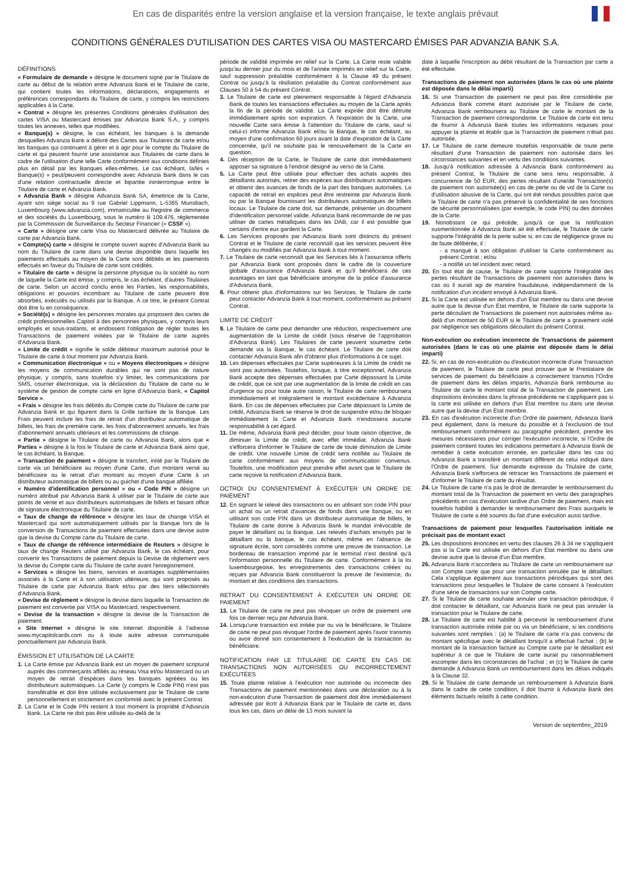En cas de disparités entre la version anglaise et la version française, le texte anglais prévaut
CONDITIONS GÉNÉRALES D'UTILISATION DES CARTES VISA OU MASTERCARD ÉMISES PAR ADVANZIA BANK S.A.
DÉFINITIONS
« Formulaire de demande » désigne le document signé par le Titulaire de carte au début de la relation entre Advanzia Bank et le Titulaire de carte, qui contient toutes les informations, déclarations, engagements et préférences correspondants du Titulaire de carte, y compris les restrictions applicables à la Carte.
« Contrat » désigne les présentes Conditions générales d'utilisation des cartes VISA ou Mastercard émises par Advanzia Bank S.A., y compris toutes les annexes, telles que modifiées.
« Banque(s) » désigne, le cas échéant, les banques à la demande desquelles Advanzia Bank a délivré des Cartes aux Titulaires de carte et/ou les banques qui continuent à gérer et à agir pour le compte du Titulaire de carte et qui peuvent fournir une assistance aux Titulaires de carte dans le cadre de l'utilisation d'une telle Carte conformément aux conditions définies plus en détail par les Banques elles-mêmes. Le cas échéant, la/les « Banque(s) » peut/peuvent correspondre avec Advanzia Bank dans le cas d'une relation contractuelle directe et bipartite ininterrompue entre le Titulaire de carte et Advanzia Bank.
« Advanzia Bank » désigne Advanzia Bank SA, émettrice de la Carte, ayant son siège social au 9 rue Gabriel Lippmann, L-5365 Munsbach, Luxembourg (www.advanzia.com), immatriculée au Registre de commerce et des sociétés du Luxembourg, sous le numéro B 109.476, réglementée par la Commission de Surveillance du Secteur Financier (« CSSF »).
« Carte » désigne une carte Visa ou Mastercard délivrée au Titulaire de carte par Advanzia Bank.
« Compte(s) carte » désigne le compte ouvert auprès d'Advanzia Bank au nom du Titulaire de carte dans une devise disponible dans laquelle les paiements effectués au moyen de la Carte sont débités et les paiements effectués en faveur du Titulaire de carte sont crédités.
« Titulaire de carte » désigne la personne physique ou la société au nom de laquelle la Carte est émise, y compris, le cas échéant, d'autres Titulaires de carte. Selon un accord conclu entre les Parties, les responsabilités, obligations et pouvoirs incombant au Titulaire de carte peuvent être absorbés, exécutés ou utilisés par la Banque. À ce titre, le présent Contrat doit être lu en conséquence.
« Société(s) » désigne les personnes morales qui proposent des cartes de crédit professionnelles Capitol à des personnes physiques, y compris leurs employés et sous-traitants, et endossent l'obligation de régler toutes les Transactions de paiement initiées par le Titulaire de carte auprès d'Advanzia Bank.
« Limite de crédit » signifie le solde débiteur maximum autorisé pour le Titulaire de carte à tout moment par Advanzia Bank.
« Communication électronique » ou « Moyens électroniques » désigne les moyens de communication durables qui ne sont pas de nature physique, y compris, sans toutefois s'y limiter, les communications par SMS, courrier électronique, via la déclaration du Titulaire de carte ou le système de gestion de compte carte en ligne d'Advanzia Bank, « Capitol Service ».
« Frais » désigne les frais débités du Compte carte du Titulaire de carte par Advanzia Bank et qui figurent dans la Grille tarifaire de la Banque. Les Frais peuvent inclure les frais de retrait d'un distributeur automatique de billets, les frais de première carte, les frais d'abonnement annuels, les frais d'abonnement annuels ultérieurs et les commissions de change.
« Partie » désigne le Titulaire de carte ou Advanzia Bank, alors que « Parties » désigne à la fois le Titulaire de carte et Advanzia Bank ainsi que, le cas échéant, la Banque.
« Transaction de paiement » désigne le transfert, initié par le Titulaire de carte via un bénéficiaire au moyen d'une Carte, d'un montant versé au bénéficiaire ou le retrait d'un montant au moyen d'une Carte à un distributeur automatique de billets ou au guichet d'une banque affiliée.
« Numéro d'identification personnel » ou « Code PIN » désigne un numéro attribué par Advanzia Bank à utiliser par le Titulaire de carte aux points de vente et aux distributeurs automatiques de billets et faisant office de signature électronique du Titulaire de carte.
« Taux de change de référence » désigne les taux de change VISA et Mastercard qui sont automatiquement utilisés par la Banque lors de la conversion de Transactions de paiement effectuées dans une devise autre que la devise du Compte carte du Titulaire de carte.
« Taux de change de référence intermédiaire de Reuters » désigne le taux de change Reuters utilisé par Advanzia Bank, le cas échéant, pour convertir les Transactions de paiement depuis la Devise de règlement vers la devise du Compte carte du Titulaire de carte avant l'enregistrement.
« Services » désigne les biens, services et avantages supplémentaires associés à la Carte et à son utilisation ultérieure, qui sont proposés au Titulaire de carte par Advanzia Bank et/ou par des tiers sélectionnés d'Advanzia Bank.
« Devise de règlement » désigne la devise dans laquelle la Transaction de paiement est convertie par VISA ou Mastercard, respectivement.
« Devise de la transaction » désigne la devise de la Transaction de paiement.
« Site Internet » désigne le site Internet disponible à l'adresse www.mycapitolcards.com ou à toute autre adresse communiquée ponctuellement par Advanzia Bank.
ÉMISSION ET UTILISATION DE LA CARTE
1. La Carte émise par Advanzia Bank est un moyen de paiement scriptural auprès des commerçants affiliés au réseau Visa et/ou Mastercard ou un moyen de retrait d'espèces dans les banques agréées ou les distributeurs automatiques. La Carte (y compris le Code PIN) n'est pas transférable et doit être utilisée exclusivement par le Titulaire de carte personnellement et strictement en conformité avec le présent Contrat.
2. La Carte et le Code PIN restent à tout moment la propriété d'Advanzia Bank. La Carte ne doit pas être utilisée au-delà de la
période de validité imprimée en relief sur la Carte. La Carte reste valable jusqu'au dernier jour du mois et de l'année imprimés en relief sur la Carte, sauf suppression préalable conformément à la Clause 49 du présent Contrat ou jusqu'à la résiliation préalable du Contrat conformément aux Clauses 50 à 54 du présent Contrat.
3. Le Titulaire de carte est pleinement responsable à l'égard d'Advanzia Bank de toutes les transactions effectuées au moyen de la Carte après la fin de la période de validité. La Carte expirée doit être détruite immédiatement après son expiration. À l'expiration de la Carte, une nouvelle Carte sera émise à l'attention du Titulaire de carte, sauf si celui-ci informe Advanzia Bank et/ou la Banque, le cas échéant, au moyen d'une confirmation 60 jours avant la date d'expiration de la Carte concernée, qu'il ne souhaite pas le renouvellement de la Carte en question.
4. Dès réception de la Carte, le Titulaire de carte doit immédiatement apposer sa signature à l'endroit désigné au verso de la Carte.
5. La Carte peut être utilisée pour effectuer des achats auprès des détaillants autorisés, retirer des espèces aux distributeurs automatiques et obtenir des avances de fonds de la part des banques autorisées. La capacité de retrait en espèces peut être restreinte par Advanzia Bank ou par la Banque fournissant les distributeurs automatiques de billets locaux. Le Titulaire de carte doit, sur demande, présenter un document d'identification personnel valide. Advanzia Bank recommande de ne pas utiliser de cartes métalliques dans les DAB, car il est possible que certains d'entre eux gardent la Carte.
6. Les Services proposés par Advanzia Bank sont distincts du présent Contrat et le Titulaire de carte reconnaît que les services peuvent être changés ou modifiés par Advanzia Bank à tout moment.
7. Le Titulaire de carte reconnaît que les Services liés à l'assurance offerts par Advanzia Bank sont proposés dans le cadre de la couverture globale d'assurance d'Advanzia Bank et qu'il bénéficiera de ces avantages en tant que bénéficiaire anonyme de la police d'assurance d'Advanzia Bank.
8. Pour obtenir plus d'informations sur les Services, le Titulaire de carte peut contacter Advanzia Bank à tout moment, conformément au présent Contrat.
LIMITE DE CRÉDIT
9. Le Titulaire de carte peut demander une réduction, respectivement une augmentation de la Limite de crédit (sous réserve de l'approbation d'Advanzia Bank). Les Titulaires de carte peuvent soumettre cette demande via la Banque, le cas échéant. Le Titulaire de carte doit contacter Advanzia Bank afin d'obtenir plus d'informations à ce sujet.
10. Les dépenses effectuées par Carte supérieures à la Limite de crédit ne sont pas autorisées. Toutefois, lorsque, à titre exceptionnel, Advanzia Bank accepte des dépenses effectuées par Carte dépassant la Limite de crédit, que ce soit par une augmentation de la limite de crédit en cas d'urgence ou pour toute autre raison, le Titulaire de carte remboursera immédiatement et intégralement le montant excédentaire à Advanzia Bank. En cas de dépenses effectuées par Carte dépassant la Limite de crédit, Advanzia Bank se réserve le droit de suspendre et/ou de bloquer immédiatement la Carte et Advanzia Bank n'endossera aucune responsabilité à cet égard.
11. De même, Advanzia Bank peut décider, pour toute raison objective, de diminuer la Limite de crédit, avec effet immédiat. Advanzia Bank s'efforcera d'informer le Titulaire de carte de toute diminution de Limite de crédit. Une nouvelle Limite de crédit sera notifiée au Titulaire de carte conformément aux moyens de communication convenus. Toutefois, une modification peut prendre effet avant que le Titulaire de carte reçoive la notification d'Advanzia Bank.
OCTROI DU CONSENTEMENT À EXÉCUTER UN ORDRE DE PAIEMENT
12. En signant le relevé des transactions ou en utilisant son code PIN pour un achat ou un retrait d'avances de fonds dans une banque, ou en utilisant son code PIN dans un distributeur automatique de billets, le Titulaire de carte donne à Advanzia Bank le mandat irrévocable de payer le détaillant ou la Banque. Les relevés d'achats envoyés par le détaillant ou la banque, le cas échéant, même en l'absence de signature écrite, sont considérés comme une preuve de transaction. Le bordereau de transaction imprimé par le terminal n'est destiné qu'à l'information personnelle du Titulaire de carte. Conformément à la loi luxembourgeoise, les enregistrements des transactions créées ou reçues par Advanzia Bank constitueront la preuve de l'existence, du montant et des conditions des transactions.
RETRAIT DU CONSENTEMENT À EXÉCUTER UN ORDRE DE PAIEMENT
13. Le Titulaire de carte ne peut pas révoquer un ordre de paiement une fois ce dernier reçu par Advanzia Bank.
14. Lorsqu'une transaction est initiée par ou via le bénéficiaire, le Titulaire de carte ne peut pas révoquer l'ordre de paiement après l'avoir transmis ou avoir donné son consentement à l'exécution de la transaction au bénéficiaire.
NOTIFICATION PAR LE TITULAIRE DE CARTE EN CAS DE TRANSACTIONS NON AUTORISÉES OU INCORRECTEMENT EXÉCUTÉES
15. Toute plainte relative à l'exécution non autorisée ou incorrecte des Transactions de paiement mentionnées dans une déclaration ou à la non-exécution d'une Transaction de paiement doit être immédiatement adressée par écrit à Advanzia Bank par le Titulaire de carte et, dans tous les cas, dans un délai de 13 mois suivant la
date à laquelle l'inscription au débit résultant de la Transaction par carte a été effectuée.
Transactions de paiement non autorisées (dans le cas où une plainte est déposée dans le délai imparti)
16. Si une Transaction de paiement ne peut pas être considérée par Advanzia Bank comme étant autorisée par le Titulaire de carte, Advanzia Bank remboursera au Titulaire de carte le montant de la Transaction de paiement correspondante. Le Titulaire de carte est tenu de fournir à Advanzia Bank toutes les informations requises pour appuyer la plainte et établir que la Transaction de paiement n'était pas autorisée.
17. Le Titulaire de carte demeure toutefois responsable de toute perte résultant d'une Transaction de paiement non autorisée dans les circonstances suivantes et en vertu des conditions suivantes.
18. Jusqu'à notification adressée à Advanzia Bank conformément au présent Contrat, le Titulaire de carte sera tenu responsable, à concurrence de 50 EUR, des pertes résultant d'une/de Transaction(s) de paiement non autorisée(s) en cas de perte ou de vol de la Carte ou d'utilisation abusive de la Carte, qui ont été rendus possibles parce que le Titulaire de carte n'a pas préservé la confidentialité de ses fonctions de sécurité personnalisées (par exemple, le code PIN) ou des données de la Carte.
19. Nonobstant ce qui précède, jusqu'à ce que la notification susmentionnée à Advanzia Bank ait été effectuée, le Titulaire de carte supporte l'intégralité de la perte subie si, en cas de négligence grave ou de faute délibérée, il :
- a manqué à son obligation d'utiliser la Carte conformément au présent Contrat ; et/ou
- a notifié un tel incident avec retard.
20. En tout état de cause, le Titulaire de carte supporte l'intégralité des pertes résultant de Transactions de paiement non autorisées dans le cas où il aurait agi de manière frauduleuse, indépendamment de la notification d'un incident envoyé à Advanzia Bank.
21. Si la Carte est utilisée en dehors d'un État membre ou dans une devise autre que la devise d'un État membre, le Titulaire de carte supporte la perte découlant de Transactions de paiement non autorisées même au-delà d'un montant de 50 EUR si le Titulaire de carte a gravement violé par négligence ses obligations découlant du présent Contrat.
Non-exécution ou exécution incorrecte de Transactions de paiement autorisées (dans le cas où une plainte est déposée dans le délai imparti)
22. Si, en cas de non-exécution ou d'exécution incorrecte d'une Transaction de paiement, le Titulaire de carte peut prouver que le Prestataire de services de paiement du bénéficiaire a correctement transmis l'Ordre de paiement dans les délais impartis, Advanzia Bank rembourse au Titulaire de carte le montant total de la Transaction de paiement. Les dispositions énoncées dans la phrase précédente ne s'appliquent pas si la carte est utilisée en dehors d'un État membre ou dans une devise autre que la devise d'un État membre.
23. En cas d'exécution incorrecte d'un Ordre de paiement, Advanzia Bank peut également, dans la mesure du possible et à l'exclusion de tout remboursement conformément au paragraphe précédent, prendre les mesures nécessaires pour corriger l'exécution incorrecte, si l'Ordre de paiement contient toutes les indications permettant à Advanzia Bank de remédier à cette exécution erronée, en particulier dans les cas où Advanzia Bank a transféré un montant différent de celui indiqué dans l'Ordre de paiement. Sur demande expresse du Titulaire de carte, Advanzia Bank s'efforcera de retracer les Transactions de paiement et d'informer le Titulaire de carte du résultat.
24. Le Titulaire de carte n'a pas le droit de demander le remboursement du montant total de la Transaction de paiement en vertu des paragraphes précédents en cas d'exécution tardive d'un Ordre de paiement, mais est toutefois habilité à demander le remboursement des Frais auxquels le Titulaire de carte a été soumis du fait d'une exécution aussi tardive.
Transactions de paiement pour lesquelles l'autorisation initiale ne précisait pas de montant exact
25. Les dispositions énoncées en vertu des clauses 26 à 34 ne s'appliquent pas si la Carte est utilisée en dehors d'un État membre ou dans une devise autre que la devise d'un État membre.
26. Advanzia Bank n'accordera au Titulaire de carte un remboursement sur son Compte carte que pour une transaction annulée par le détaillant. Cela s'applique également aux transactions périodiques qui sont des transactions pour lesquelles le Titulaire de carte consent à l'exécution d'une série de transactions sur son Compte carte.
27. Si le Titulaire de carte souhaite annuler une transaction périodique, il doit contacter le détaillant, car Advanzia Bank ne peut pas annuler la transaction pour le Titulaire de carte.
28. Le Titulaire de carte est habilité à percevoir le remboursement d'une transaction autorisée initiée par ou via un bénéficiaire, si les conditions suivantes sont remplies : (a) le Titulaire de carte n'a pas convenu de montant spécifique avec le détaillant lorsqu'il a effectué l'achat ; (b) le montant de la transaction facturé au Compte carte par le détaillant est supérieur à ce que le Titulaire de carte aurait pu raisonnablement escompter dans les circonstances de l'achat ; et (c) le Titulaire de carte demande à Advanzia Bank un remboursement dans les délais indiqués à la Clause 32.
29. Si le Titulaire de carte demande un remboursement à Advanzia Bank dans le cadre de cette condition, il doit fournir à Advanzia Bank des éléments factuels relatifs à cette condition.
Version de septembre_2019